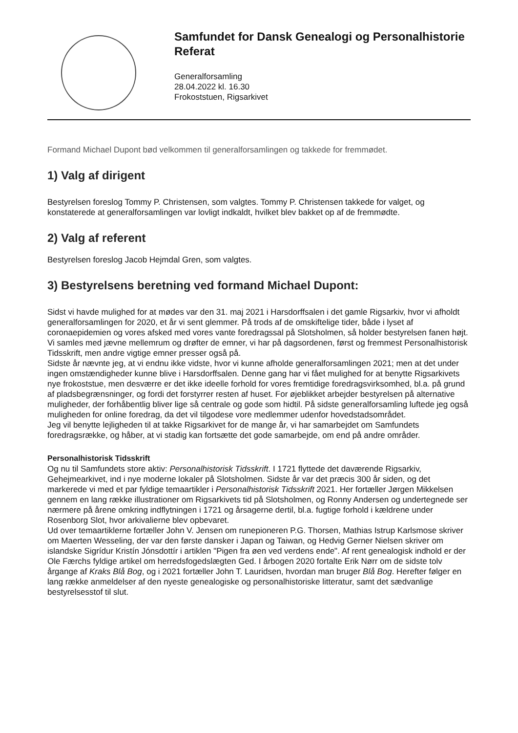Samfundet for Dansk Genealogi og Personalhistorie
Referat
Generalforsamling
28.04.2022 kl. 16.30
Frokoststuen, Rigsarkivet
Formand Michael Dupont bød velkommen til generalforsamlingen og takkede for fremmødet.
1) Valg af dirigent
Bestyrelsen foreslog Tommy P. Christensen, som valgtes. Tommy P. Christensen takkede for valget, og konstaterede at generalforsamlingen var lovligt indkaldt, hvilket blev bakket op af de fremmødte.
2) Valg af referent
Bestyrelsen foreslog Jacob Hejmdal Gren, som valgtes.
3) Bestyrelsens beretning ved formand Michael Dupont:
Sidst vi havde mulighed for at mødes var den 31. maj 2021 i Harsdorffsalen i det gamle Rigsarkiv, hvor vi afholdt generalforsamlingen for 2020, et år vi sent glemmer. På trods af de omskiftelige tider, både i lyset af coronaepidemien og vores afsked med vores vante foredragssal på Slotsholmen, så holder bestyrelsen fanen højt. Vi samles med jævne mellemrum og drøfter de emner, vi har på dagsordenen, først og fremmest Personalhistorisk Tidsskrift, men andre vigtige emner presser også på.
Sidste år nævnte jeg, at vi endnu ikke vidste, hvor vi kunne afholde generalforsamlingen 2021; men at det under ingen omstændigheder kunne blive i Harsdorffsalen. Denne gang har vi fået mulighed for at benytte Rigsarkivets nye frokoststue, men desværre er det ikke ideelle forhold for vores fremtidige foredragsvirksomhed, bl.a. på grund af pladsbegrænsninger, og fordi det forstyrrer resten af huset. For øjeblikket arbejder bestyrelsen på alternative muligheder, der forhåbentlig bliver lige så centrale og gode som hidtil. På sidste generalforsamling luftede jeg også muligheden for online foredrag, da det vil tilgodese vore medlemmer udenfor hovedstadsområdet.
Jeg vil benytte lejligheden til at takke Rigsarkivet for de mange år, vi har samarbejdet om Samfundets foredragsrække, og håber, at vi stadig kan fortsætte det gode samarbejde, om end på andre områder.
Personalhistorisk Tidsskrift
Og nu til Samfundets store aktiv: Personalhistorisk Tidsskrift. I 1721 flyttede det daværende Rigsarkiv, Gehejmearkivet, ind i nye moderne lokaler på Slotsholmen. Sidste år var det præcis 300 år siden, og det markerede vi med et par fyldige temaartikler i Personalhistorisk Tidsskrift 2021. Her fortæller Jørgen Mikkelsen gennem en lang række illustrationer om Rigsarkivets tid på Slotsholmen, og Ronny Andersen og undertegnede ser nærmere på årene omkring indflytningen i 1721 og årsagerne dertil, bl.a. fugtige forhold i kældrene under Rosenborg Slot, hvor arkivalierne blev opbevaret.
Ud over temaartiklerne fortæller John V. Jensen om runepioneren P.G. Thorsen, Mathias Istrup Karlsmose skriver om Maerten Wesseling, der var den første dansker i Japan og Taiwan, og Hedvig Gerner Nielsen skriver om islandske Sigrídur Kristín Jónsdottír i artiklen "Pigen fra øen ved verdens ende". Af rent genealogisk indhold er der Ole Færchs fyldige artikel om herredsfogedslægten Ged. I årbogen 2020 fortalte Erik Nørr om de sidste tolv årgange af Kraks Blå Bog, og i 2021 fortæller John T. Lauridsen, hvordan man bruger Blå Bog. Herefter følger en lang række anmeldelser af den nyeste genealogiske og personalhistoriske litteratur, samt det sædvanlige bestyrelsesstof til slut.